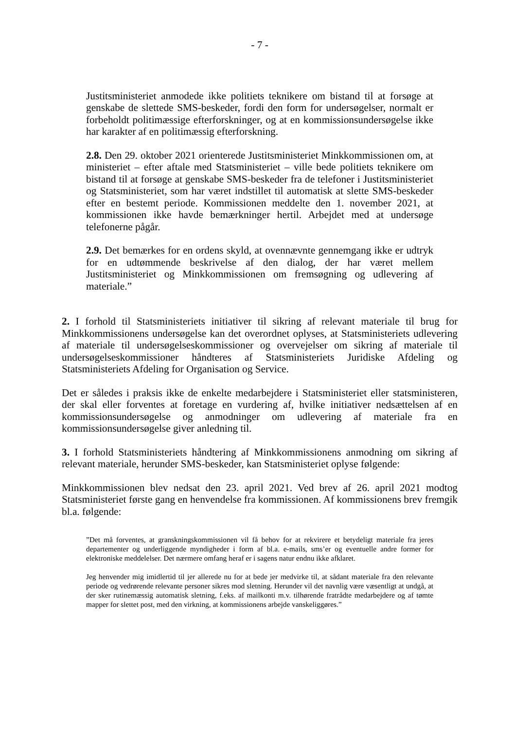- 7 -
Justitsministeriet anmodede ikke politiets teknikere om bistand til at forsøge at genskabe de slettede SMS-beskeder, fordi den form for undersøgelser, normalt er forbeholdt politimæssige efterforskninger, og at en kommissionsundersøgelse ikke har karakter af en politimæssig efterforskning.
2.8. Den 29. oktober 2021 orienterede Justitsministeriet Minkkommissionen om, at ministeriet – efter aftale med Statsministeriet – ville bede politiets teknikere om bistand til at forsøge at genskabe SMS-beskeder fra de telefoner i Justitsministeriet og Statsministeriet, som har været indstillet til automatisk at slette SMS-beskeder efter en bestemt periode. Kommissionen meddelte den 1. november 2021, at kommissionen ikke havde bemærkninger hertil. Arbejdet med at undersøge telefonerne pågår.
2.9. Det bemærkes for en ordens skyld, at ovennævnte gennemgang ikke er udtryk for en udtømmende beskrivelse af den dialog, der har været mellem Justitsministeriet og Minkkommissionen om fremsøgning og udlevering af materiale.”
2. I forhold til Statsministeriets initiativer til sikring af relevant materiale til brug for Minkkommissionens undersøgelse kan det overordnet oplyses, at Statsministeriets udlevering af materiale til undersøgelseskommissioner og overvejelser om sikring af materiale til undersøgelseskommissioner håndteres af Statsministeriets Juridiske Afdeling og Statsministeriets Afdeling for Organisation og Service.
Det er således i praksis ikke de enkelte medarbejdere i Statsministeriet eller statsministeren, der skal eller forventes at foretage en vurdering af, hvilke initiativer nedsættelsen af en kommissionsundersøgelse og anmodninger om udlevering af materiale fra en kommissionsundersøgelse giver anledning til.
3. I forhold Statsministeriets håndtering af Minkkommissionens anmodning om sikring af relevant materiale, herunder SMS-beskeder, kan Statsministeriet oplyse følgende:
Minkkommissionen blev nedsat den 23. april 2021. Ved brev af 26. april 2021 modtog Statsministeriet første gang en henvendelse fra kommissionen. Af kommissionens brev fremgik bl.a. følgende:
”Det må forventes, at granskningskommissionen vil få behov for at rekvirere et betydeligt materiale fra jeres departementer og underliggende myndigheder i form af bl.a. e-mails, sms’er og eventuelle andre former for elektroniske meddelelser. Det nærmere omfang heraf er i sagens natur endnu ikke afklaret.
Jeg henvender mig imidlertid til jer allerede nu for at bede jer medvirke til, at sådant materiale fra den relevante periode og vedrørende relevante personer sikres mod sletning. Herunder vil det navnlig være væsentligt at undgå, at der sker rutinemæssig automatisk sletning, f.eks. af mailkonti m.v. tilhørende fratrådte medarbejdere og af tømte mapper for slettet post, med den virkning, at kommissionens arbejde vanskeliggøres.”